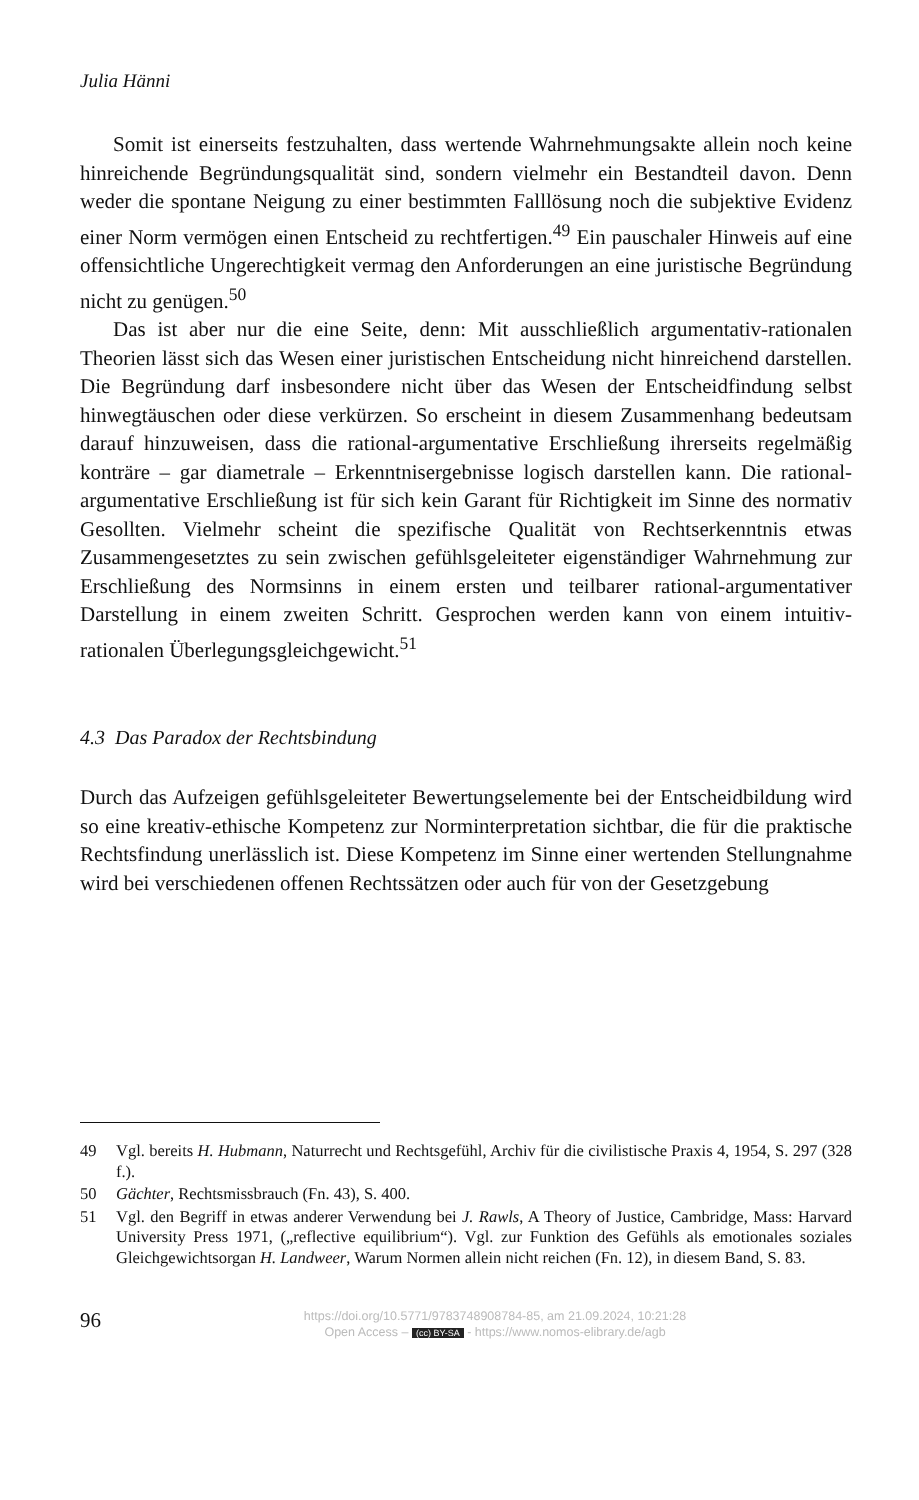Julia Hänni
Somit ist einerseits festzuhalten, dass wertende Wahrnehmungsakte allein noch keine hinreichende Begründungsqualität sind, sondern vielmehr ein Bestandteil davon. Denn weder die spontane Neigung zu einer bestimmten Falllösung noch die subjektive Evidenz einer Norm vermögen einen Entscheid zu rechtfertigen.<sup>49</sup> Ein pauschaler Hinweis auf eine offensichtliche Ungerechtigkeit vermag den Anforderungen an eine juristische Begründung nicht zu genügen.<sup>50</sup>
Das ist aber nur die eine Seite, denn: Mit ausschließlich argumentativ-rationalen Theorien lässt sich das Wesen einer juristischen Entscheidung nicht hinreichend darstellen. Die Begründung darf insbesondere nicht über das Wesen der Entscheidfindung selbst hinwegtäuschen oder diese verkürzen. So erscheint in diesem Zusammenhang bedeutsam darauf hinzuweisen, dass die rational-argumentative Erschließung ihrerseits regelmäßig konträre – gar diametrale – Erkenntnisergebnisse logisch darstellen kann. Die rational-argumentative Erschließung ist für sich kein Garant für Richtigkeit im Sinne des normativ Gesollten. Vielmehr scheint die spezifische Qualität von Rechtserkenntnis etwas Zusammengesetztes zu sein zwischen gefühlsgeleiteter eigenständiger Wahrnehmung zur Erschließung des Normsinns in einem ersten und teilbarer rational-argumentativer Darstellung in einem zweiten Schritt. Gesprochen werden kann von einem intuitiv-rationalen Überlegungsgleichgewicht.<sup>51</sup>
4.3 Das Paradox der Rechtsbindung
Durch das Aufzeigen gefühlsgeleiteter Bewertungselemente bei der Entscheidbildung wird so eine kreativ-ethische Kompetenz zur Norminterpretation sichtbar, die für die praktische Rechtsfindung unerlässlich ist. Diese Kompetenz im Sinne einer wertenden Stellungnahme wird bei verschiedenen offenen Rechtssätzen oder auch für von der Gesetzgebung
49 Vgl. bereits H. Hubmann, Naturrecht und Rechtsgefühl, Archiv für die civilistische Praxis 4, 1954, S. 297 (328 f.).
50 Gächter, Rechtsmissbrauch (Fn. 43), S. 400.
51 Vgl. den Begriff in etwas anderer Verwendung bei J. Rawls, A Theory of Justice, Cambridge, Mass: Harvard University Press 1971, („reflective equilibrium“). Vgl. zur Funktion des Gefühls als emotionales soziales Gleichgewichtsorgan H. Landweer, Warum Normen allein nicht reichen (Fn. 12), in diesem Band, S. 83.
96
https://doi.org/10.5771/9783748908784-85, am 21.09.2024, 10:21:28
Open Access – (cc) BY-SA - https://www.nomos-elibrary.de/agb